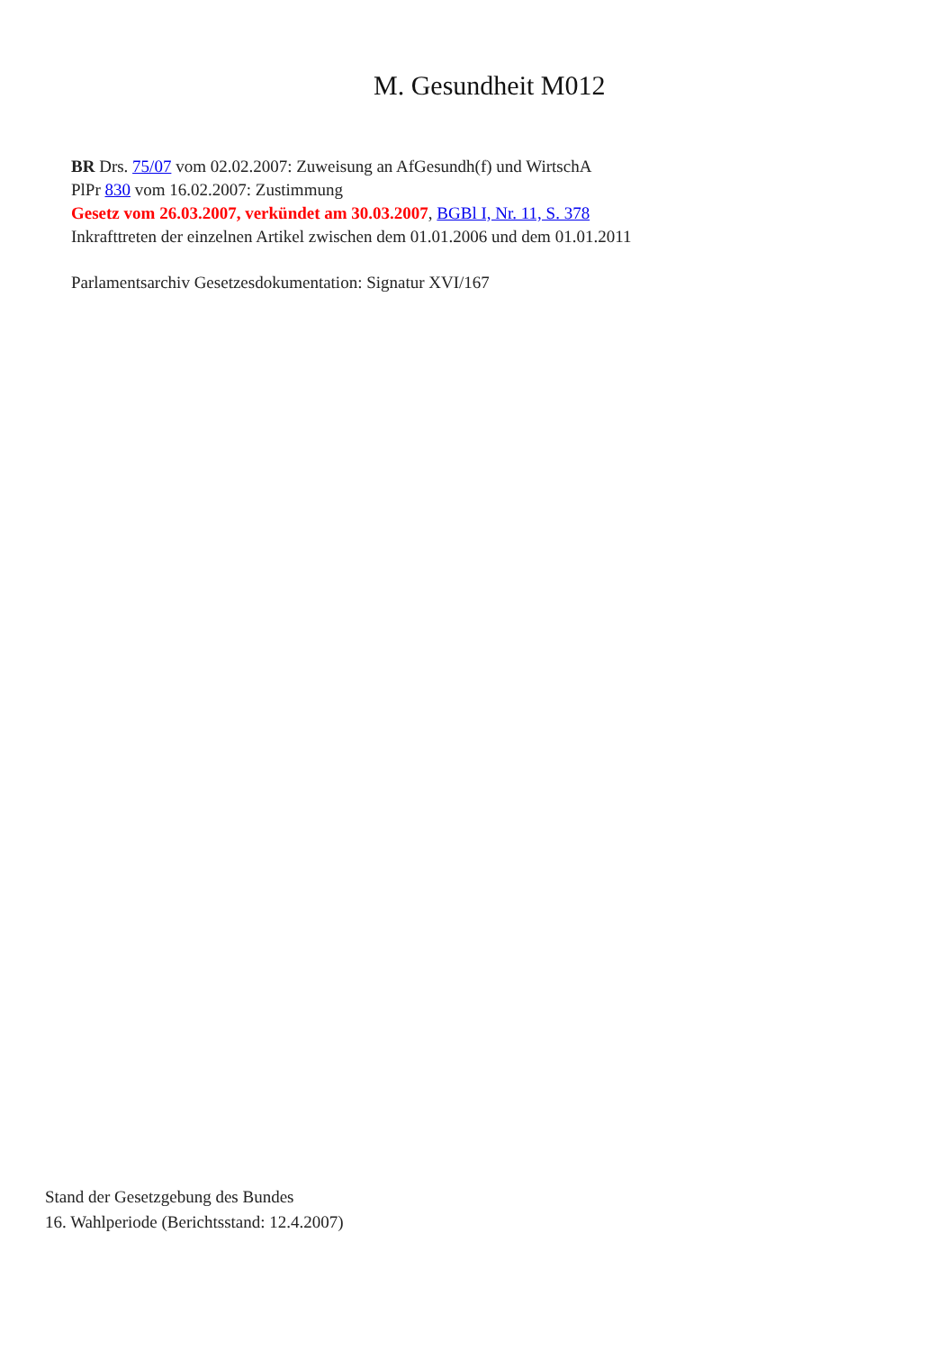M. Gesundheit M012
BR Drs. 75/07 vom 02.02.2007: Zuweisung an AfGesundh(f) und WirtschA
PlPr 830 vom 16.02.2007: Zustimmung
Gesetz vom 26.03.2007, verkündet am 30.03.2007, BGBl I, Nr. 11, S. 378
Inkrafttreten der einzelnen Artikel zwischen dem 01.01.2006 und dem 01.01.2011
Parlamentsarchiv Gesetzesdokumentation: Signatur XVI/167
Stand der Gesetzgebung des Bundes
16. Wahlperiode (Berichtsstand: 12.4.2007)